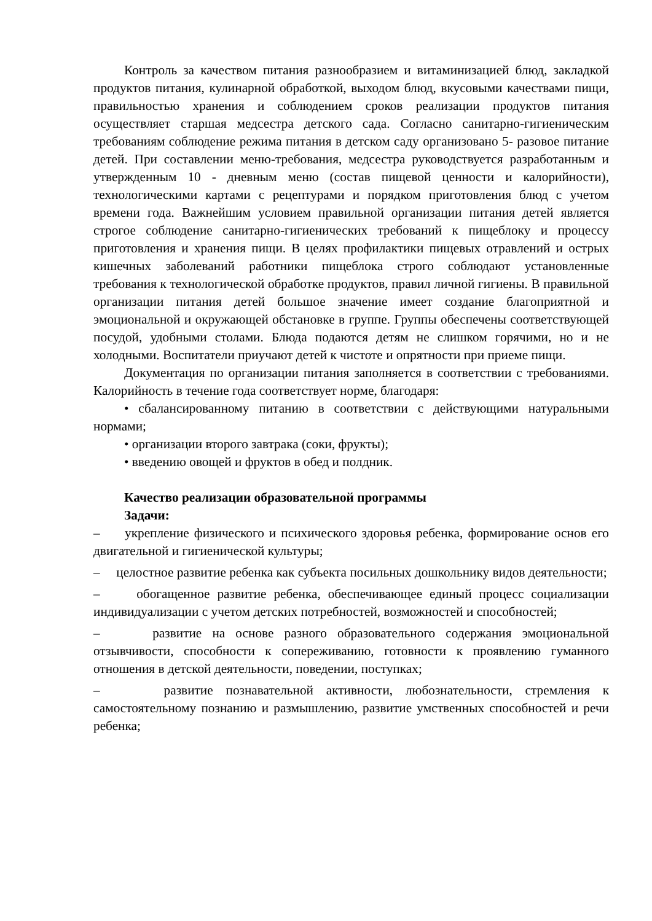Контроль за качеством питания разнообразием и витаминизацией блюд, закладкой продуктов питания, кулинарной обработкой, выходом блюд, вкусовыми качествами пищи, правильностью хранения и соблюдением сроков реализации продуктов питания осуществляет старшая медсестра детского сада. Согласно санитарно-гигиеническим требованиям соблюдение режима питания в детском саду организовано 5- разовое питание детей. При составлении меню-требования, медсестра руководствуется разработанным и утвержденным 10 - дневным меню (состав пищевой ценности и калорийности), технологическими картами с рецептурами и порядком приготовления блюд с учетом времени года. Важнейшим условием правильной организации питания детей является строгое соблюдение санитарно-гигиенических требований к пищеблоку и процессу приготовления и хранения пищи. В целях профилактики пищевых отравлений и острых кишечных заболеваний работники пищеблока строго соблюдают установленные требования к технологической обработке продуктов, правил личной гигиены. В правильной организации питания детей большое значение имеет создание благоприятной и эмоциональной и окружающей обстановке в группе. Группы обеспечены соответствующей посудой, удобными столами. Блюда подаются детям не слишком горячими, но и не холодными. Воспитатели приучают детей к чистоте и опрятности при приеме пищи.
Документация по организации питания заполняется в соответствии с требованиями. Калорийность в течение года соответствует норме, благодаря:
• сбалансированному питанию в соответствии с действующими натуральными нормами;
• организации второго завтрака (соки, фрукты);
• введению овощей и фруктов в обед и полдник.
Качество реализации образовательной программы
Задачи:
– укрепление физического и психического здоровья ребенка, формирование основ его двигательной и гигиенической культуры;
– целостное развитие ребенка как субъекта посильных дошкольнику видов деятельности;
– обогащенное развитие ребенка, обеспечивающее единый процесс социализации индивидуализации с учетом детских потребностей, возможностей и способностей;
– развитие на основе разного образовательного содержания эмоциональной отзывчивости, способности к сопереживанию, готовности к проявлению гуманного отношения в детской деятельности, поведении, поступках;
– развитие познавательной активности, любознательности, стремления к самостоятельному познанию и размышлению, развитие умственных способностей и речи ребенка;